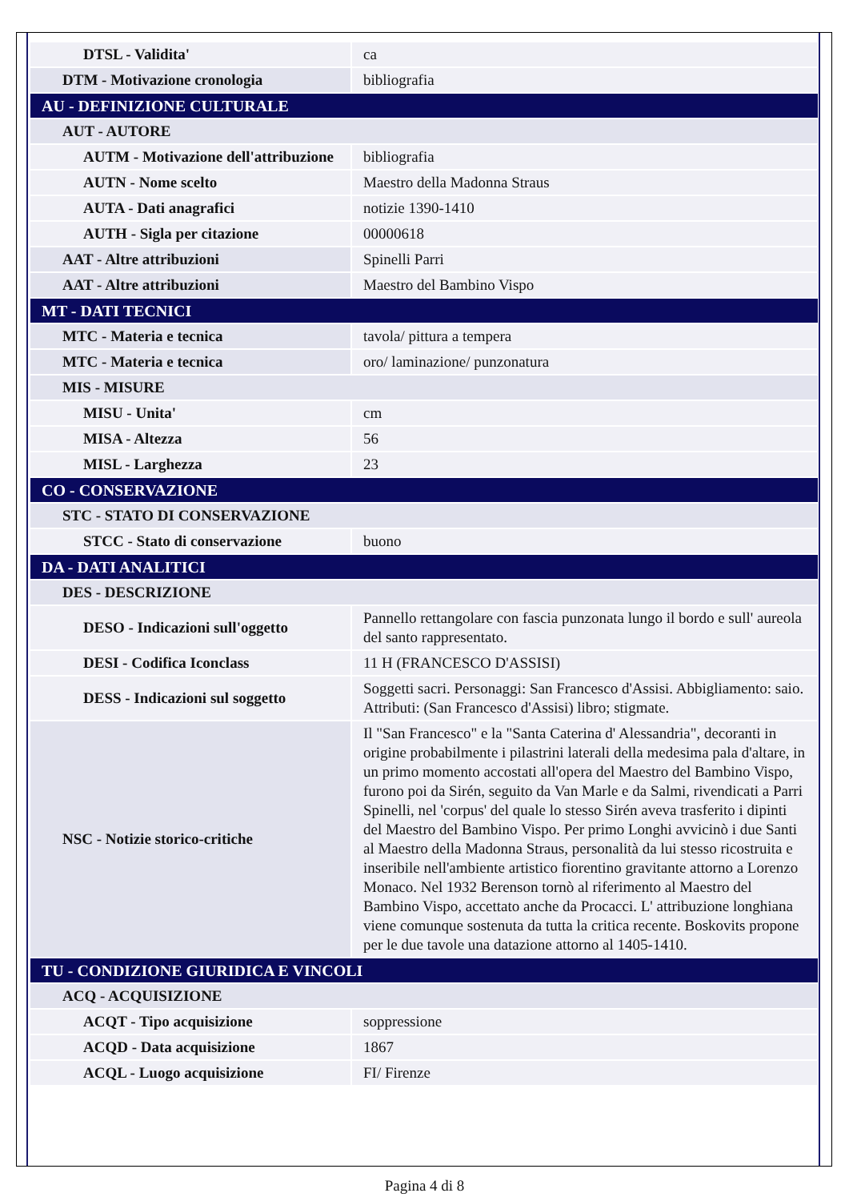| DTSL - Validita' | ca |
| DTM - Motivazione cronologia | bibliografia |
| AU - DEFINIZIONE CULTURALE | |
| AUT - AUTORE | |
| AUTM - Motivazione dell'attribuzione | bibliografia |
| AUTN - Nome scelto | Maestro della Madonna Straus |
| AUTA - Dati anagrafici | notizie 1390-1410 |
| AUTH - Sigla per citazione | 00000618 |
| AAT - Altre attribuzioni | Spinelli Parri |
| AAT - Altre attribuzioni | Maestro del Bambino Vispo |
| MT - DATI TECNICI | |
| MTC - Materia e tecnica | tavola/ pittura a tempera |
| MTC - Materia e tecnica | oro/ laminazione/ punzonatura |
| MIS - MISURE | |
| MISU - Unita' | cm |
| MISA - Altezza | 56 |
| MISL - Larghezza | 23 |
| CO - CONSERVAZIONE | |
| STC - STATO DI CONSERVAZIONE | |
| STCC - Stato di conservazione | buono |
| DA - DATI ANALITICI | |
| DES - DESCRIZIONE | |
| DESO - Indicazioni sull'oggetto | Pannello rettangolare con fascia punzonata lungo il bordo e sull' aureola del santo rappresentato. |
| DESI - Codifica Iconclass | 11 H (FRANCESCO D'ASSISI) |
| DESS - Indicazioni sul soggetto | Soggetti sacri. Personaggi: San Francesco d'Assisi. Abbigliamento: saio. Attributi: (San Francesco d'Assisi) libro; stigmate. |
| NSC - Notizie storico-critiche | Il "San Francesco" e la "Santa Caterina d' Alessandria", decoranti in origine probabilmente i pilastrini laterali della medesima pala d'altare, in un primo momento accostati all'opera del Maestro del Bambino Vispo, furono poi da Sirén, seguito da Van Marle e da Salmi, rivendicati a Parri Spinelli, nel 'corpus' del quale lo stesso Sirén aveva trasferito i dipinti del Maestro del Bambino Vispo. Per primo Longhi avvicinò i due Santi al Maestro della Madonna Straus, personalità da lui stesso ricostruita e inseribile nell'ambiente artistico fiorentino gravitante attorno a Lorenzo Monaco. Nel 1932 Berenson tornò al riferimento al Maestro del Bambino Vispo, accettato anche da Procacci. L' attribuzione longhiana viene comunque sostenuta da tutta la critica recente. Boskovits propone per le due tavole una datazione attorno al 1405-1410. |
| TU - CONDIZIONE GIURIDICA E VINCOLI | |
| ACQ - ACQUISIZIONE | |
| ACQT - Tipo acquisizione | soppressione |
| ACQD - Data acquisizione | 1867 |
| ACQL - Luogo acquisizione | FI/ Firenze |
Pagina 4 di 8